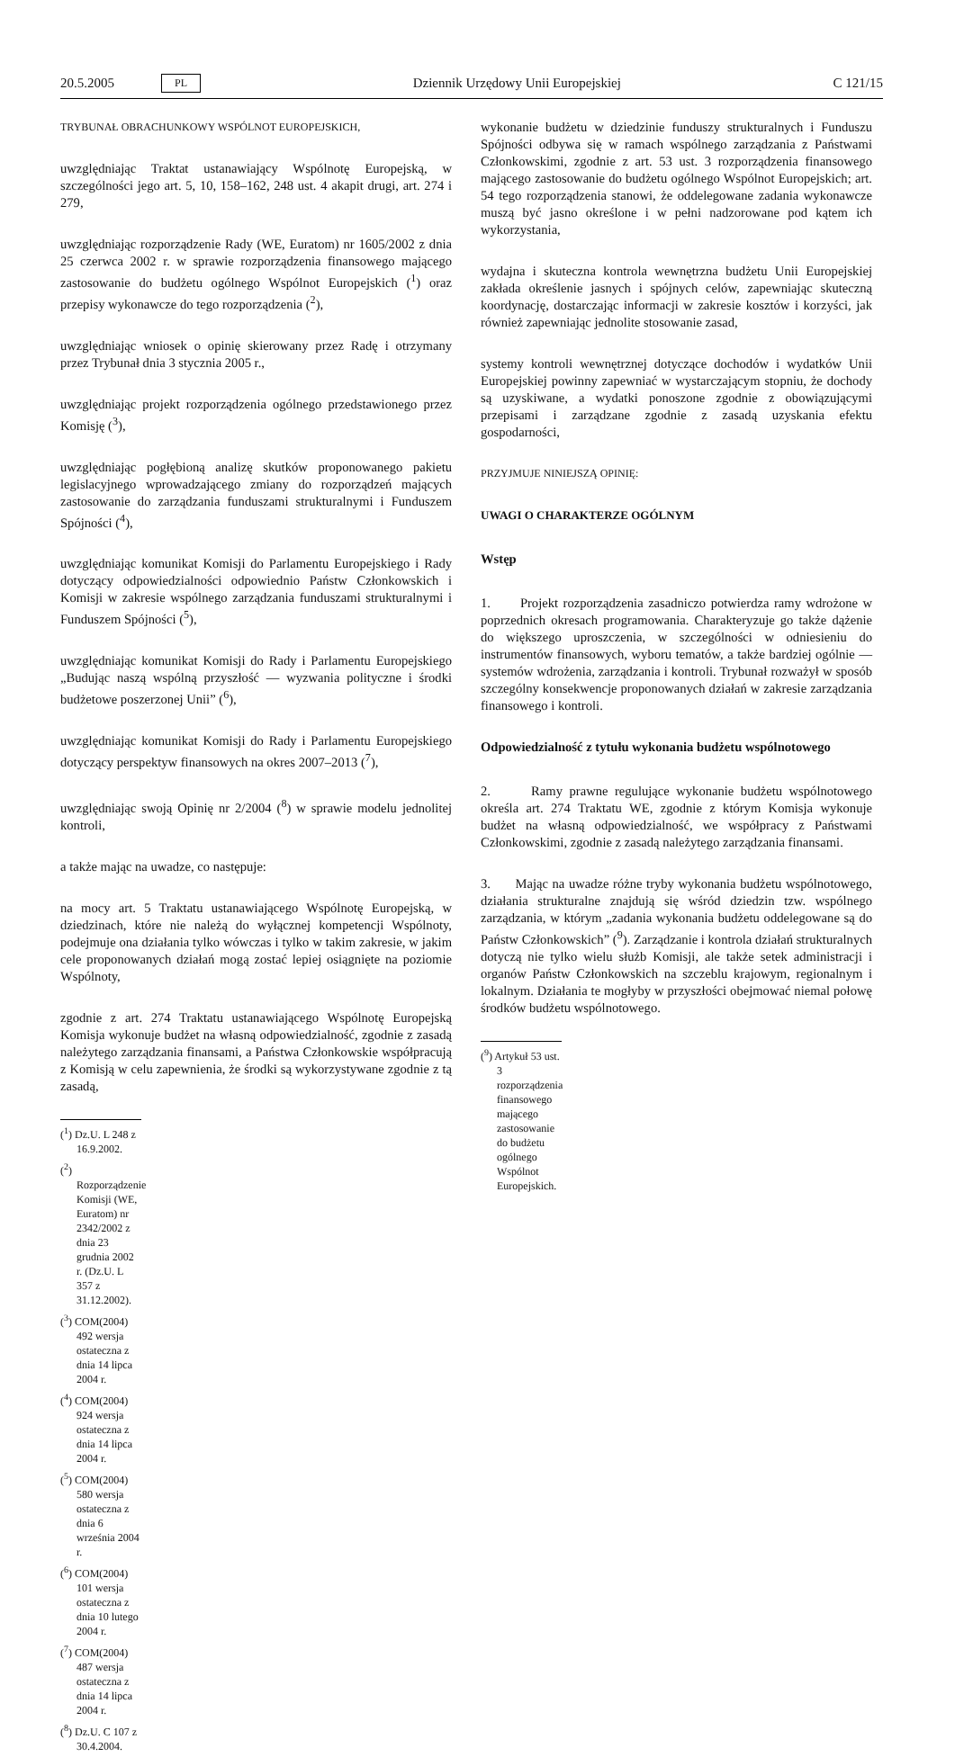20.5.2005 PL Dziennik Urzędowy Unii Europejskiej C 121/15
TRYBUNAŁ OBRACHUNKOWY WSPÓLNOT EUROPEJSKICH,
uwzględniając Traktat ustanawiający Wspólnotę Europejską, w szczególności jego art. 5, 10, 158–162, 248 ust. 4 akapit drugi, art. 274 i 279,
uwzględniając rozporządzenie Rady (WE, Euratom) nr 1605/2002 z dnia 25 czerwca 2002 r. w sprawie rozporządzenia finansowego mającego zastosowanie do budżetu ogólnego Wspólnot Europejskich (<sup>1</sup>) oraz przepisy wykonawcze do tego rozporządzenia (<sup>2</sup>),
uwzględniając wniosek o opinię skierowany przez Radę i otrzymany przez Trybunał dnia 3 stycznia 2005 r.,
uwzględniając projekt rozporządzenia ogólnego przedstawionego przez Komisję (<sup>3</sup>),
uwzględniając pogłębioną analizę skutków proponowanego pakietu legislacyjnego wprowadzającego zmiany do rozporządzeń mających zastosowanie do zarządzania funduszami strukturalnymi i Funduszem Spójności (<sup>4</sup>),
uwzględniając komunikat Komisji do Parlamentu Europejskiego i Rady dotyczący odpowiedzialności odpowiednio Państw Członkowskich i Komisji w zakresie wspólnego zarządzania funduszami strukturalnymi i Funduszem Spójności (<sup>5</sup>),
uwzględniając komunikat Komisji do Rady i Parlamentu Europejskiego „Budując naszą wspólną przyszłość — wyzwania polityczne i środki budżetowe poszerzonej Unii” (<sup>6</sup>),
uwzględniając komunikat Komisji do Rady i Parlamentu Europejskiego dotyczący perspektyw finansowych na okres 2007–2013 (<sup>7</sup>),
uwzględniając swoją Opinię nr 2/2004 (<sup>8</sup>) w sprawie modelu jednolitej kontroli,
a także mając na uwadze, co następuje:
na mocy art. 5 Traktatu ustanawiającego Wspólnotę Europejską, w dziedzinach, które nie należą do wyłącznej kompetencji Wspólnoty, podejmuje ona działania tylko wówczas i tylko w takim zakresie, w jakim cele proponowanych działań mogą zostać lepiej osiągnięte na poziomie Wspólnoty,
zgodnie z art. 274 Traktatu ustanawiającego Wspólnotę Europejską Komisja wykonuje budżet na własną odpowiedzialność, zgodnie z zasadą należytego zarządzania finansami, a Państwa Członkowskie współpracują z Komisją w celu zapewnienia, że środki są wykorzystywane zgodnie z tą zasadą,
(<sup>1</sup>) Dz.U. L 248 z 16.9.2002.
(<sup>2</sup>) Rozporządzenie Komisji (WE, Euratom) nr 2342/2002 z dnia 23 grudnia 2002 r. (Dz.U. L 357 z 31.12.2002).
(<sup>3</sup>) COM(2004) 492 wersja ostateczna z dnia 14 lipca 2004 r.
(<sup>4</sup>) COM(2004) 924 wersja ostateczna z dnia 14 lipca 2004 r.
(<sup>5</sup>) COM(2004) 580 wersja ostateczna z dnia 6 września 2004 r.
(<sup>6</sup>) COM(2004) 101 wersja ostateczna z dnia 10 lutego 2004 r.
(<sup>7</sup>) COM(2004) 487 wersja ostateczna z dnia 14 lipca 2004 r.
(<sup>8</sup>) Dz.U. C 107 z 30.4.2004.
wykonanie budżetu w dziedzinie funduszy strukturalnych i Funduszu Spójności odbywa się w ramach wspólnego zarządzania z Państwami Członkowskimi, zgodnie z art. 53 ust. 3 rozporządzenia finansowego mającego zastosowanie do budżetu ogólnego Wspólnot Europejskich; art. 54 tego rozporządzenia stanowi, że oddelegowane zadania wykonawcze muszą być jasno określone i w pełni nadzorowane pod kątem ich wykorzystania,
wydajna i skuteczna kontrola wewnętrzna budżetu Unii Europejskiej zakłada określenie jasnych i spójnych celów, zapewniając skuteczną koordynację, dostarczając informacji w zakresie kosztów i korzyści, jak również zapewniając jednolite stosowanie zasad,
systemy kontroli wewnętrznej dotyczące dochodów i wydatków Unii Europejskiej powinny zapewniać w wystarczającym stopniu, że dochody są uzyskiwane, a wydatki ponoszone zgodnie z obowiązującymi przepisami i zarządzane zgodnie z zasadą uzyskania efektu gospodarności,
PRZYJMUJE NINIEJSZĄ OPINIĘ:
UWAGI O CHARAKTERZE OGÓLNYM
Wstęp
1. Projekt rozporządzenia zasadniczo potwierdza ramy wdrożone w poprzednich okresach programowania. Charakteryzuje go także dążenie do większego uproszczenia, w szczególności w odniesieniu do instrumentów finansowych, wyboru tematów, a także bardziej ogólnie — systemów wdrożenia, zarządzania i kontroli. Trybunał rozważył w sposób szczególny konsekwencje proponowanych działań w zakresie zarządzania finansowego i kontroli.
Odpowiedzialność z tytułu wykonania budżetu wspólnotowego
2. Ramy prawne regulujące wykonanie budżetu wspólnotowego określa art. 274 Traktatu WE, zgodnie z którym Komisja wykonuje budżet na własną odpowiedzialność, we współpracy z Państwami Członkowskimi, zgodnie z zasadą należytego zarządzania finansami.
3. Mając na uwadze różne tryby wykonania budżetu wspólnotowego, działania strukturalne znajdują się wśród dziedzin tzw. wspólnego zarządzania, w którym „zadania wykonania budżetu oddelegowane są do Państw Członkowskich” (<sup>9</sup>). Zarządzanie i kontrola działań strukturalnych dotyczą nie tylko wielu służb Komisji, ale także setek administracji i organów Państw Członkowskich na szczeblu krajowym, regionalnym i lokalnym. Działania te mogłyby w przyszłości obejmować niemal połowę środków budżetu wspólnotowego.
(<sup>9</sup>) Artykuł 53 ust. 3 rozporządzenia finansowego mającego zastosowanie do budżetu ogólnego Wspólnot Europejskich.